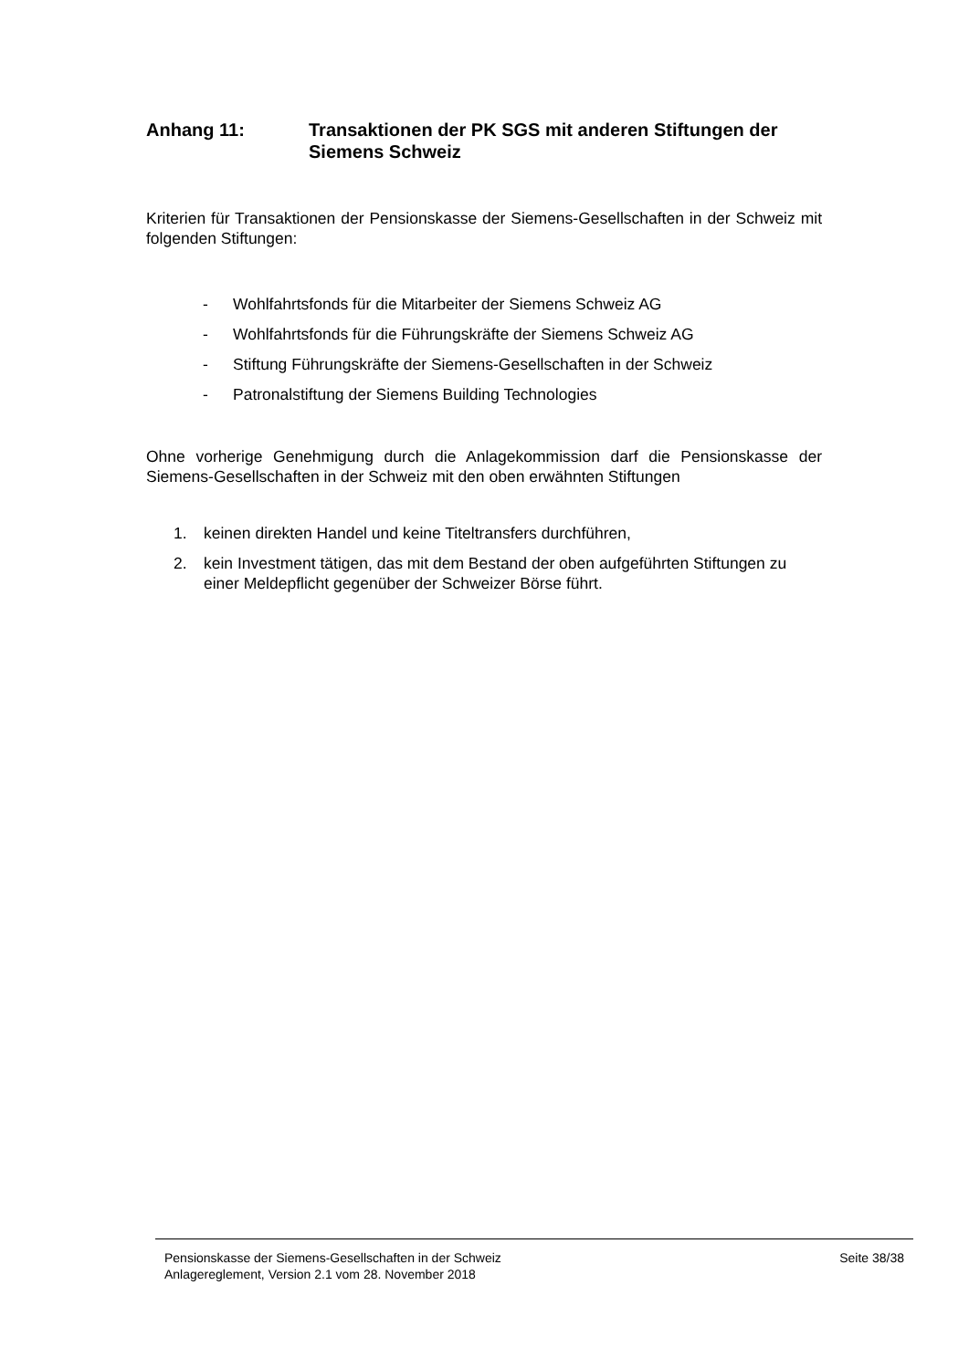Anhang 11: Transaktionen der PK SGS mit anderen Stiftungen der Siemens Schweiz
Kriterien für Transaktionen der Pensionskasse der Siemens-Gesellschaften in der Schweiz mit folgenden Stiftungen:
- Wohlfahrtsfonds für die Mitarbeiter der Siemens Schweiz AG
- Wohlfahrtsfonds für die Führungskräfte der Siemens Schweiz AG
- Stiftung Führungskräfte der Siemens-Gesellschaften in der Schweiz
- Patronalstiftung der Siemens Building Technologies
Ohne vorherige Genehmigung durch die Anlagekommission darf die Pensionskasse der Siemens-Gesellschaften in der Schweiz mit den oben erwähnten Stiftungen
1. keinen direkten Handel und keine Titeltransfers durchführen,
2. kein Investment tätigen, das mit dem Bestand der oben aufgeführten Stiftungen zu einer Meldepflicht gegenüber der Schweizer Börse führt.
Pensionskasse der Siemens-Gesellschaften in der Schweiz
Anlagereglement, Version 2.1 vom 28. November 2018
Seite 38/38